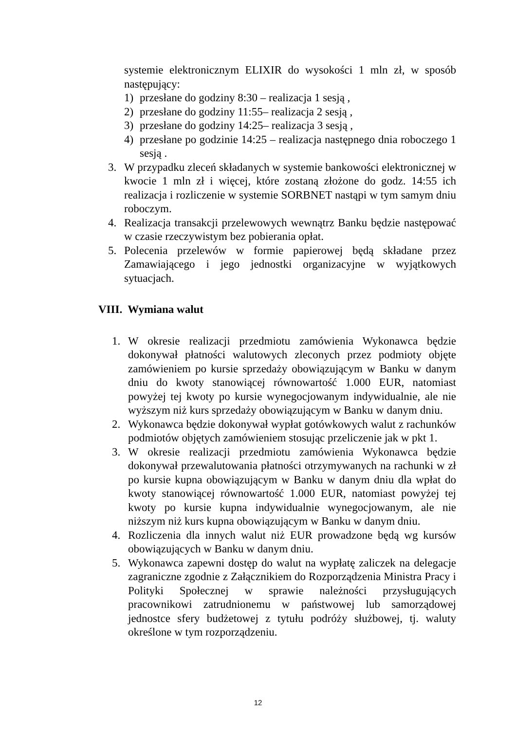systemie elektronicznym ELIXIR do wysokości 1 mln zł, w sposób następujący:
1) przesłane do godziny 8:30 – realizacja 1 sesją ,
2) przesłane do godziny 11:55– realizacja 2 sesją ,
3) przesłane do godziny 14:25– realizacja 3 sesją ,
4) przesłane po godzinie 14:25 – realizacja następnego dnia roboczego 1 sesją .
3. W przypadku zleceń składanych w systemie bankowości elektronicznej w kwocie 1 mln zł i więcej, które zostaną złożone do godz. 14:55 ich realizacja i rozliczenie w systemie SORBNET nastąpi w tym samym dniu roboczym.
4. Realizacja transakcji przelewowych wewnątrz Banku będzie następować w czasie rzeczywistym bez pobierania opłat.
5. Polecenia przelewów w formie papierowej będą składane przez Zamawiającego i jego jednostki organizacyjne w wyjątkowych sytuacjach.
VIII. Wymiana walut
1. W okresie realizacji przedmiotu zamówienia Wykonawca będzie dokonywał płatności walutowych zleconych przez podmioty objęte zamówieniem po kursie sprzedaży obowiązującym w Banku w danym dniu do kwoty stanowiącej równowartość 1.000 EUR, natomiast powyżej tej kwoty po kursie wynegocjowanym indywidualnie, ale nie wyższym niż kurs sprzedaży obowiązującym w Banku w danym dniu.
2. Wykonawca będzie dokonywał wypłat gotówkowych walut z rachunków podmiotów objętych zamówieniem stosując przeliczenie jak w pkt 1.
3. W okresie realizacji przedmiotu zamówienia Wykonawca będzie dokonywał przewalutowania płatności otrzymywanych na rachunki w zł po kursie kupna obowiązującym w Banku w danym dniu dla wpłat do kwoty stanowiącej równowartość 1.000 EUR, natomiast powyżej tej kwoty po kursie kupna indywidualnie wynegocjowanym, ale nie niższym niż kurs kupna obowiązującym w Banku w danym dniu.
4. Rozliczenia dla innych walut niż EUR prowadzone będą wg kursów obowiązujących w Banku w danym dniu.
5. Wykonawca zapewni dostęp do walut na wypłatę zaliczek na delegacje zagraniczne zgodnie z Załącznikiem do Rozporządzenia Ministra Pracy i Polityki Społecznej w sprawie należności przysługujących pracownikowi zatrudnionemu w państwowej lub samorządowej jednostce sfery budżetowej z tytułu podróży służbowej, tj. waluty określone w tym rozporządzeniu.
12